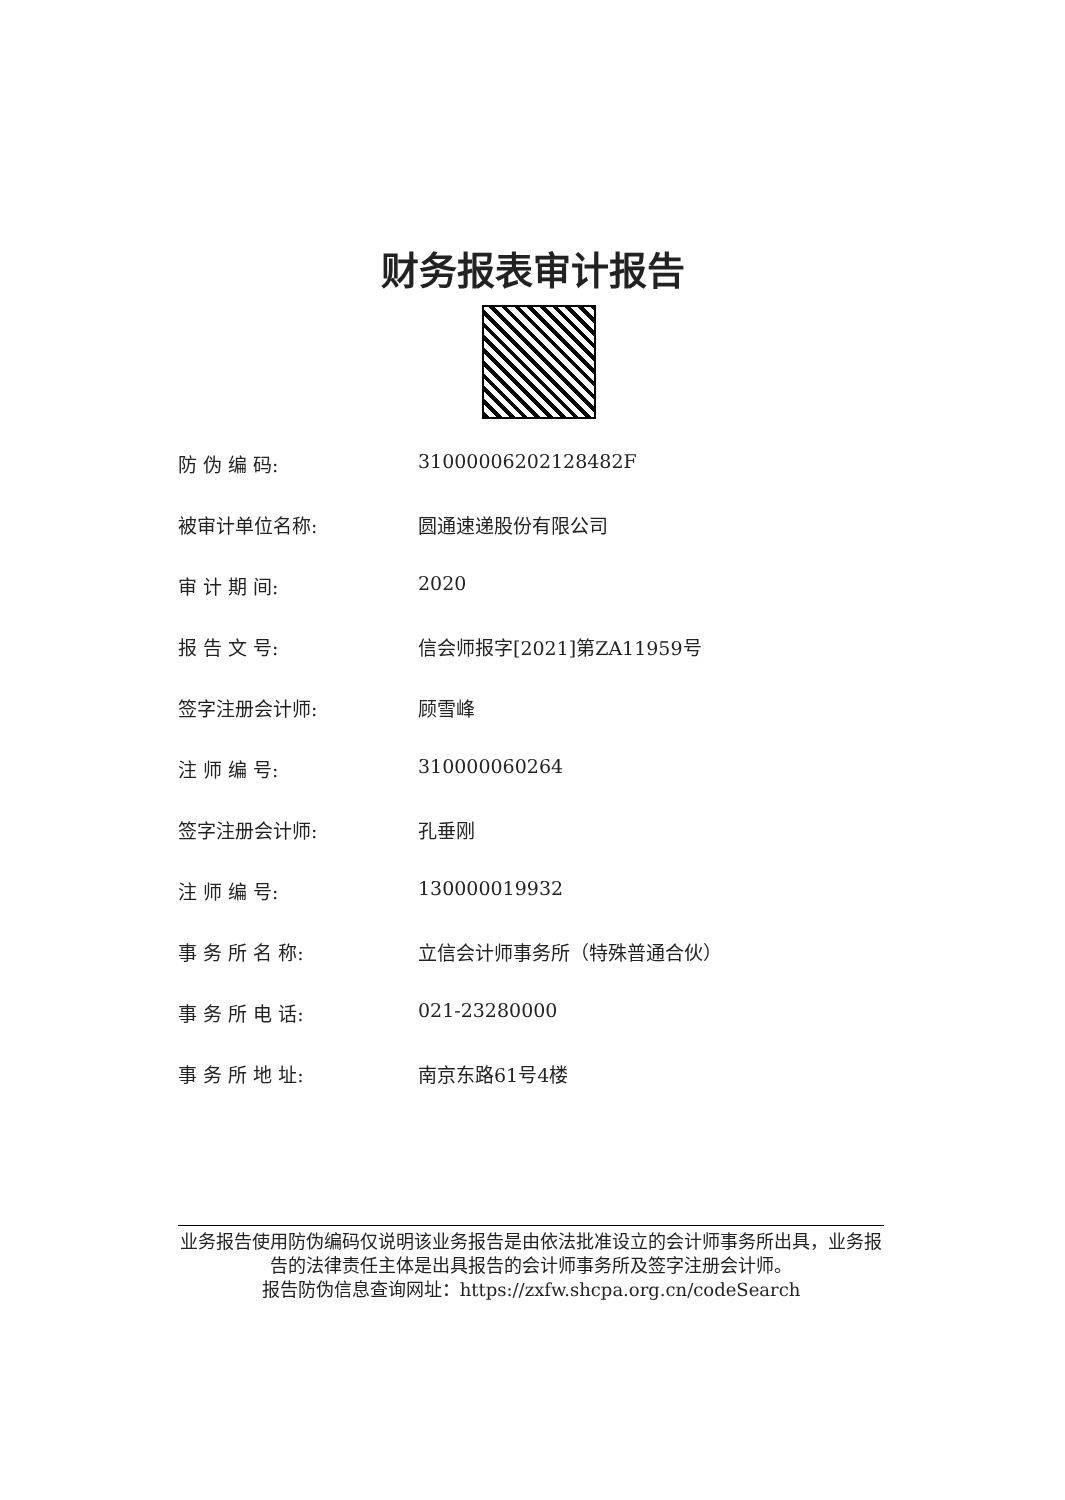财务报表审计报告
防 伪 编 码: 31000006202128482F
被审计单位名称: 圆通速递股份有限公司
审 计 期 间: 2020
报 告 文 号: 信会师报字[2021]第ZA11959号
签字注册会计师: 顾雪峰
注 师 编 号: 310000060264
签字注册会计师: 孔垂刚
注 师 编 号: 130000019932
事 务 所 名 称: 立信会计师事务所（特殊普通合伙）
事 务 所 电 话: 021-23280000
事 务 所 地 址: 南京东路61号4楼
业务报告使用防伪编码仅说明该业务报告是由依法批准设立的会计师事务所出具，业务报告的法律责任主体是出具报告的会计师事务所及签字注册会计师。
报告防伪信息查询网址：https://zxfw.shcpa.org.cn/codeSearch